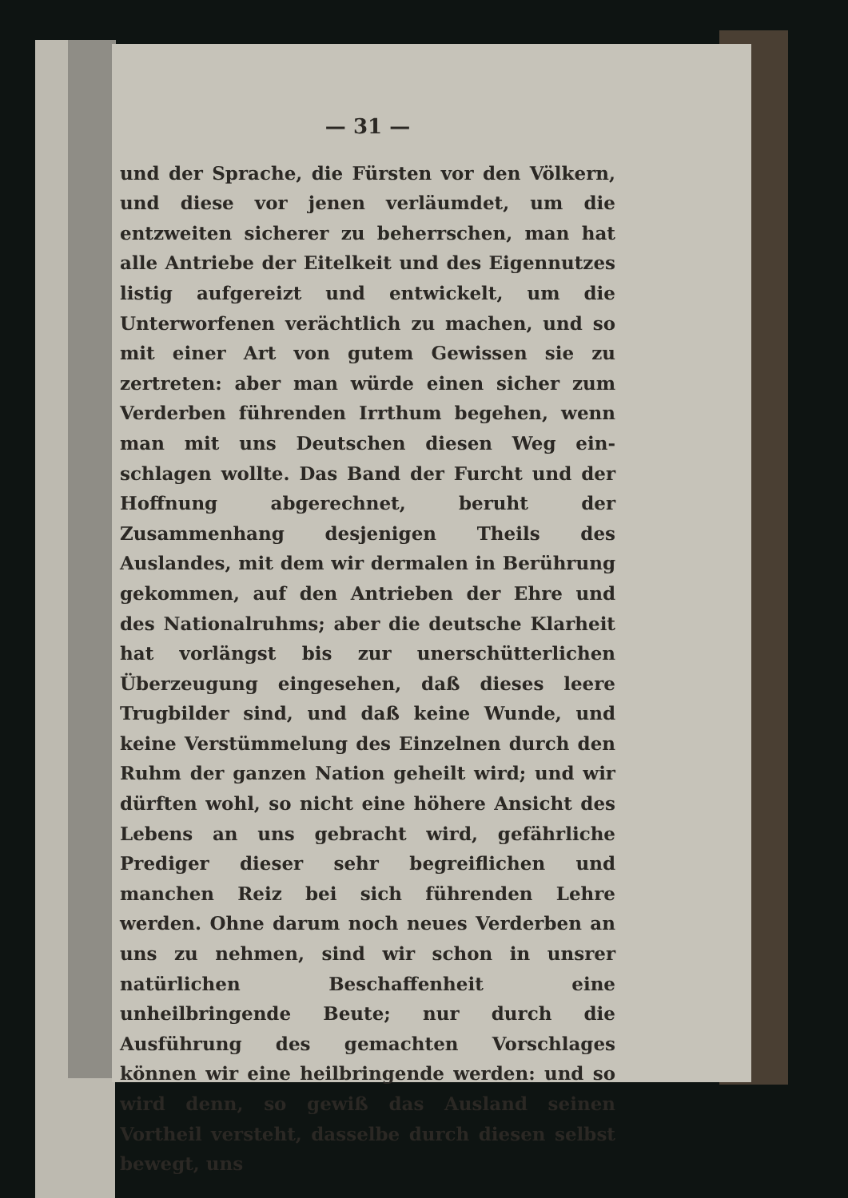— 31 —
und der Sprache, die Fürsten vor den Völkern, und diese vor jenen verläumdet, um die entzweiten sicherer zu beherrschen, man hat alle Antriebe der Eitelkeit und des Eigennutzes listig aufgereizt und entwickelt, um die Unterworfenen verächtlich zu machen, und so mit einer Art von gutem Gewissen sie zu zertreten: aber man würde einen sicher zum Verderben führenden Irrthum begehen, wenn man mit uns Deutschen diesen Weg ein­schlagen wollte. Das Band der Furcht und der Hoffnung abgerechnet, beruht der Zusammenhang desjenigen Theils des Auslandes, mit dem wir dermalen in Berührung gekommen, auf den An­trieben der Ehre und des Nationalruhms; aber die deutsche Klarheit hat vorlängst bis zur uner­schütterlichen Überzeugung eingesehen, daß dieses leere Trugbilder sind, und daß keine Wunde, und keine Verstümmelung des Einzelnen durch den Ruhm der ganzen Nation geheilt wird; und wir dürften wohl, so nicht eine höhere Ansicht des Lebens an uns gebracht wird, gefährliche Prediger dieser sehr begreiflichen und manchen Reiz bei sich führenden Lehre werden. Ohne darum noch neues Verderben an uns zu nehmen, sind wir schon in unsrer natürlichen Beschaffen­heit eine unheilbringende Beute; nur durch die Ausführung des gemachten Vorschlages können wir eine heilbringende werden: und so wird denn, so gewiß das Ausland seinen Vortheil versteht, dasselbe durch diesen selbst bewegt, uns